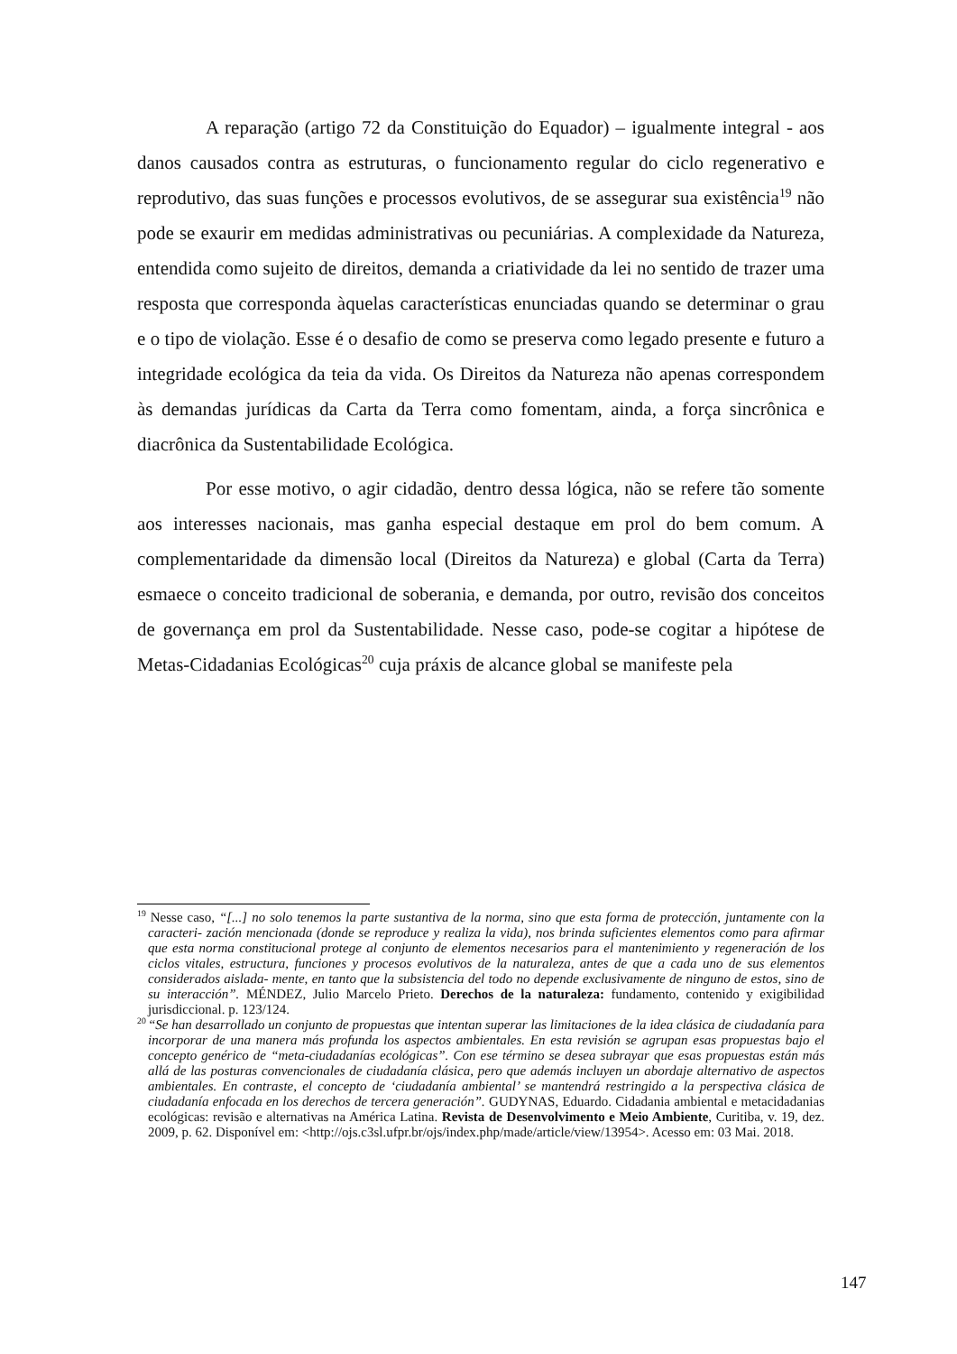A reparação (artigo 72 da Constituição do Equador) – igualmente integral - aos danos causados contra as estruturas, o funcionamento regular do ciclo regenerativo e reprodutivo, das suas funções e processos evolutivos, de se assegurar sua existência<sup>19</sup> não pode se exaurir em medidas administrativas ou pecuniárias. A complexidade da Natureza, entendida como sujeito de direitos, demanda a criatividade da lei no sentido de trazer uma resposta que corresponda àquelas características enunciadas quando se determinar o grau e o tipo de violação. Esse é o desafio de como se preserva como legado presente e futuro a integridade ecológica da teia da vida. Os Direitos da Natureza não apenas correspondem às demandas jurídicas da Carta da Terra como fomentam, ainda, a força sincrônica e diacrônica da Sustentabilidade Ecológica.
Por esse motivo, o agir cidadão, dentro dessa lógica, não se refere tão somente aos interesses nacionais, mas ganha especial destaque em prol do bem comum. A complementaridade da dimensão local (Direitos da Natureza) e global (Carta da Terra) esmaece o conceito tradicional de soberania, e demanda, por outro, revisão dos conceitos de governança em prol da Sustentabilidade. Nesse caso, pode-se cogitar a hipótese de Metas-Cidadanias Ecológicas<sup>20</sup> cuja práxis de alcance global se manifeste pela
<sup>19</sup> Nesse caso, “[...] no solo tenemos la parte sustantiva de la norma, sino que esta forma de protección, juntamente con la caracteri- zación mencionada (donde se reproduce y realiza la vida), nos brinda suficientes elementos como para afirmar que esta norma constitucional protege al conjunto de elementos necesarios para el mantenimiento y regeneración de los ciclos vitales, estructura, funciones y procesos evolutivos de la naturaleza, antes de que a cada uno de sus elementos considerados aislada- mente, en tanto que la subsistencia del todo no depende exclusivamente de ninguno de estos, sino de su interacción”. MÉNDEZ, Julio Marcelo Prieto. Derechos de la naturaleza: fundamento, contenido y exigibilidad jurisdiccional. p. 123/124.
<sup>20</sup> “Se han desarrollado un conjunto de propuestas que intentan superar las limitaciones de la idea clásica de ciudadanía para incorporar de una manera más profunda los aspectos ambientales. En esta revisión se agrupan esas propuestas bajo el concepto genérico de “meta-ciudadanías ecológicas”. Con ese término se desea subrayar que esas propuestas están más allá de las posturas convencionales de ciudadanía clásica, pero que además incluyen un abordaje alternativo de aspectos ambientales. En contraste, el concepto de ‘ciudadanía ambiental’ se mantendrá restringido a la perspectiva clásica de ciudadanía enfocada en los derechos de tercera generación”. GUDYNAS, Eduardo. Cidadania ambiental e metacidadanias ecológicas: revisão e alternativas na América Latina. Revista de Desenvolvimento e Meio Ambiente, Curitiba, v. 19, dez. 2009, p. 62. Disponível em: <http://ojs.c3sl.ufpr.br/ojs/index.php/made/article/view/13954>. Acesso em: 03 Mai. 2018.
147